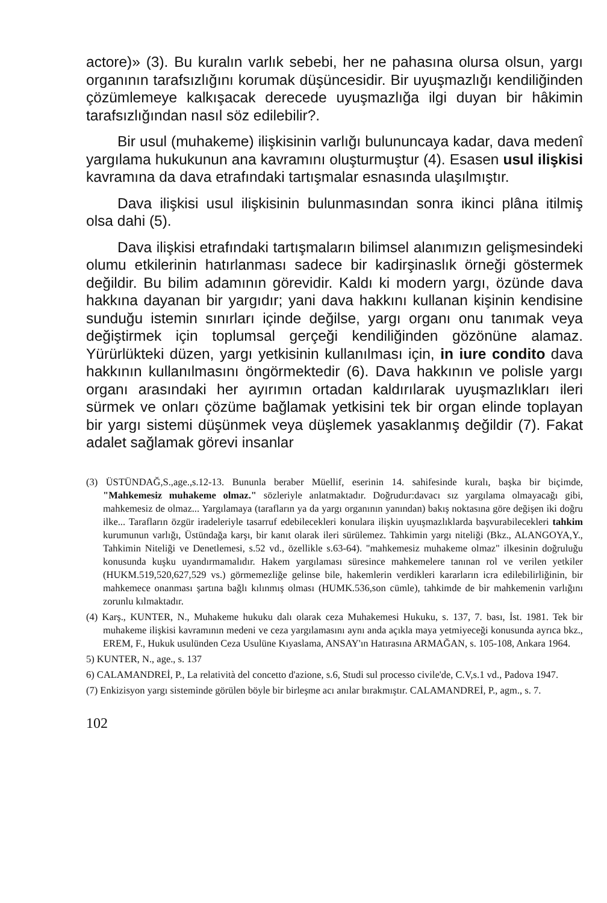actore)» (3). Bu kuralın varlık sebebi, her ne pahasına olursa olsun, yargı organının tarafsızlığını korumak düşüncesidir. Bir uyuşmazlığı kendiliğinden çözümlemeye kalkışacak derecede uyuşmazlığa ilgi duyan bir hâkimin tarafsızlığından nasıl söz edilebilir?.
Bir usul (muhakeme) ilişkisinin varlığı bulununcaya kadar, dava medenî yargılama hukukunun ana kavramını oluşturmuştur (4). Esasen usul ilişkisi kavramına da dava etrafındaki tartışmalar esnasında ulaşılmıştır.
Dava ilişkisi usul ilişkisinin bulunmasından sonra ikinci plâna itilmiş olsa dahi (5).
Dava ilişkisi etrafındaki tartışmaların bilimsel alanımızın gelişmesindeki olumu etkilerinin hatırlanması sadece bir kadirşinaslık örneği göstermek değildir. Bu bilim adamının görevidir. Kaldı ki modern yargı, özünde dava hakkına dayanan bir yargıdır; yani dava hakkını kullanan kişinin kendisine sunduğu istemin sınırları içinde değilse, yargı organı onu tanımak veya değiştirmek için toplumsal gerçeği kendiliğinden gözönüne alamaz. Yürürlükteki düzen, yargı yetkisinin kullanılması için, in iure condito dava hakkının kullanılmasını öngörmektedir (6). Dava hakkının ve polisle yargı organı arasındaki her ayırımın ortadan kaldırılarak uyuşmazlıkları ileri sürmek ve onları çözüme bağlamak yetkisini tek bir organ elinde toplayan bir yargı sistemi düşünmek veya düşlemek yasaklanmış değildir (7). Fakat adalet sağlamak görevi insanlar
(3) ÜSTÜNDAĞ,S.,age.,s.12-13. Bununla beraber Müellif, eserinin 14. sahifesinde kuralı, başka bir biçimde, "Mahkemesiz muhakeme olmaz." sözleriyle anlatmaktadır. Doğrudur:davacı sız yargılama olmayacağı gibi, mahkemesiz de olmaz... Yargılamaya (tarafların ya da yargı organının yanından) bakış noktasına göre değişen iki doğru ilke... Tarafların özgür iradeleriyle tasarruf edebilecekleri konulara ilişkin uyuşmazlıklarda başvurabilecekleri tahkim kurumunun varlığı, Üstündağa karşı, bir kanıt olarak ileri sürülemez. Tahkimin yargı niteliği (Bkz., ALANGOYA,Y., Tahkimin Niteliği ve Denetlemesi, s.52 vd., özellikle s.63-64). "mahkemesiz muhakeme olmaz" ilkesinin doğruluğu konusunda kuşku uyandırmamalıdır. Hakem yargılaması süresince mahkemelere tanınan rol ve verilen yetkiler (HUKM.519,520,627,529 vs.) görmemezliğe gelinse bile, hakemlerin verdikleri kararların icra edilebilirliğinin, bir mahkemece onanması şartına bağlı kılınmış olması (HUMK.536,son cümle), tahkimde de bir mahkemenin varlığını zorunlu kılmaktadır.
(4) Karş., KUNTER, N., Muhakeme hukuku dalı olarak ceza Muhakemesi Hukuku, s. 137, 7. bası, İst. 1981. Tek bir muhakeme ilişkisi kavramının medeni ve ceza yargılamasını aynı anda açıkla maya yetmiyeceği konusunda ayrıca bkz., EREM, F., Hukuk usulünden Ceza Usulüne Kıyaslama, ANSAY'ın Hatırasına ARMAĞAN, s. 105-108, Ankara 1964.
5) KUNTER, N., age., s. 137
6) CALAMANDREİ, P., La relatività del concetto d'azione, s.6, Studi sul processo civile'de, C.V,s.1 vd., Padova 1947.
(7) Enkizisyon yargı sisteminde görülen böyle bir birleşme acı anılar bırakmıştır. CALAMANDREİ, P., agm., s. 7.
102